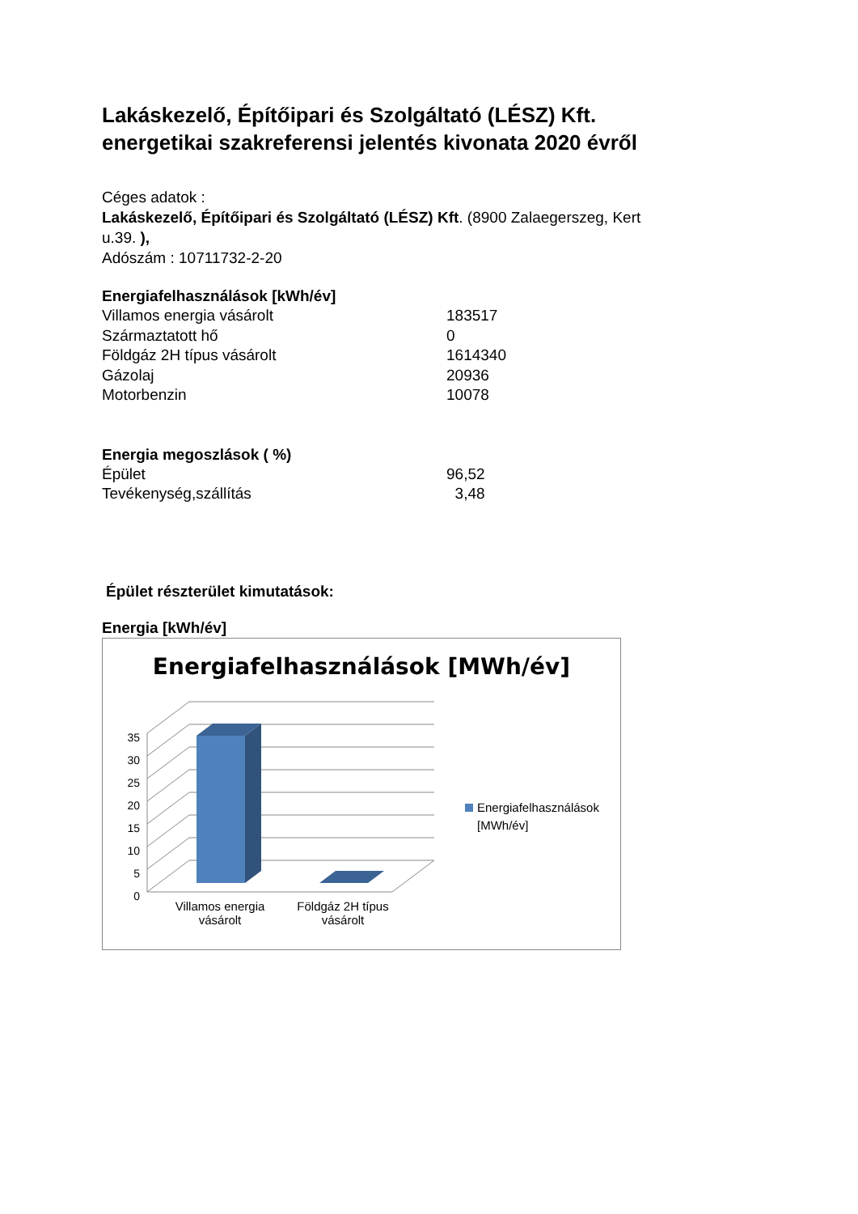Lakáskezelő, Építőipari és Szolgáltató (LÉSZ) Kft. energetikai szakreferensi jelentés kivonata 2020 évről
Céges adatok :
Lakáskezelő, Építőipari és Szolgáltató (LÉSZ) Kft. (8900 Zalaegerszeg, Kert u.39. ),
Adószám : 10711732-2-20
Energiafelhasználások [kWh/év]
| Villamos energia vásárolt | 183517 |
| Származtatott hő | 0 |
| Földgáz 2H típus vásárolt | 1614340 |
| Gázolaj | 20936 |
| Motorbenzin | 10078 |
Energia megoszlások ( %)
| Épület | 96,52 |
| Tevékenység,szállítás | 3,48 |
Épület részterület kimutatások:
Energia [kWh/év]
Energiafelhasználások [MWh/év]
35
30
25
20
15
10
5
0
Villamos energia vásárolt
Földgáz 2H típus vásárolt
Energiafelhasználások
[MWh/év]